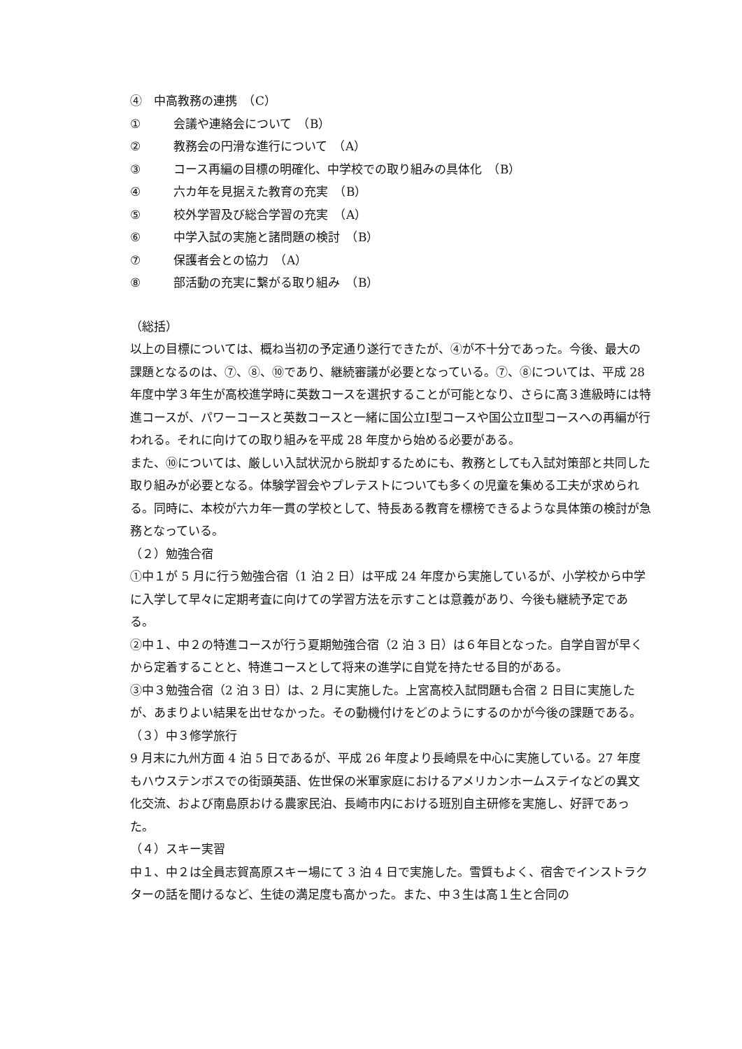④　中高教務の連携　（C）
① 会議や連絡会について　（B）
② 教務会の円滑な進行について　（A）
③ コース再編の目標の明確化、中学校での取り組みの具体化　（B）
④ 六カ年を見据えた教育の充実　（B）
⑤ 校外学習及び総合学習の充実　（A）
⑥ 中学入試の実施と諸問題の検討　（B）
⑦ 保護者会との協力　（A）
⑧ 部活動の充実に繋がる取り組み　（B）
（総括）
以上の目標については、概ね当初の予定通り遂行できたが、④が不十分であった。今後、最大の課題となるのは、⑦、⑧、⑩であり、継続審議が必要となっている。⑦、⑧については、平成 28 年度中学３年生が高校進学時に英数コースを選択することが可能となり、さらに高３進級時には特進コースが、パワーコースと英数コースと一緒に国公立Ⅰ型コースや国公立Ⅱ型コースへの再編が行われる。それに向けての取り組みを平成 28 年度から始める必要がある。
また、⑩については、厳しい入試状況から脱却するためにも、教務としても入試対策部と共同した取り組みが必要となる。体験学習会やプレテストについても多くの児童を集める工夫が求められる。同時に、本校が六カ年一貫の学校として、特長ある教育を標榜できるような具体策の検討が急務となっている。
（２）勉強合宿
①中１が 5 月に行う勉強合宿（1 泊 2 日）は平成 24 年度から実施しているが、小学校から中学に入学して早々に定期考査に向けての学習方法を示すことは意義があり、今後も継続予定である。
②中１、中２の特進コースが行う夏期勉強合宿（2 泊 3 日）は６年目となった。自学自習が早くから定着することと、特進コースとして将来の進学に自覚を持たせる目的がある。
③中３勉強合宿（2 泊 3 日）は、2 月に実施した。上宮高校入試問題も合宿 2 日目に実施したが、あまりよい結果を出せなかった。その動機付けをどのようにするのかが今後の課題である。
（３）中３修学旅行
9 月末に九州方面 4 泊 5 日であるが、平成 26 年度より長崎県を中心に実施している。27 年度もハウステンボスでの街頭英語、佐世保の米軍家庭におけるアメリカンホームステイなどの異文化交流、および南島原おける農家民泊、長崎市内における班別自主研修を実施し、好評であった。
（４）スキー実習
中１、中２は全員志賀高原スキー場にて 3 泊 4 日で実施した。雪質もよく、宿舎でインストラクターの話を聞けるなど、生徒の満足度も高かった。また、中３生は高１生と合同の